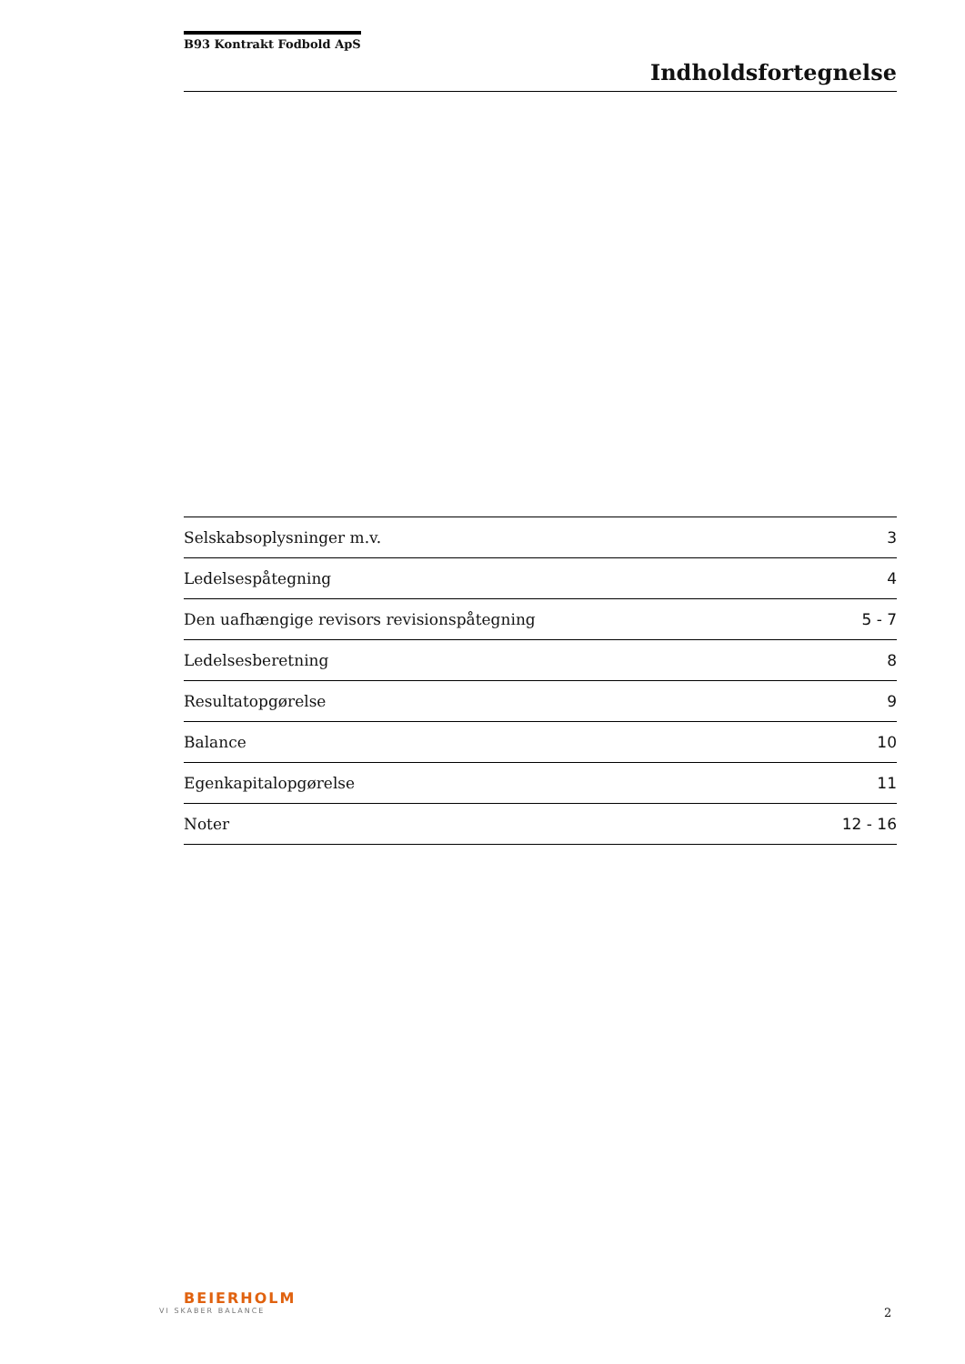B93 Kontrakt Fodbold ApS
Indholdsfortegnelse
| Selskabsoplysninger m.v. | 3 |
| Ledelsespåtegning | 4 |
| Den uafhængige revisors revisionspåtegning | 5 - 7 |
| Ledelsesberetning | 8 |
| Resultatopgørelse | 9 |
| Balance | 10 |
| Egenkapitalopgørelse | 11 |
| Noter | 12 - 16 |
BEIERHOLM
VI SKABER BALANCE
2